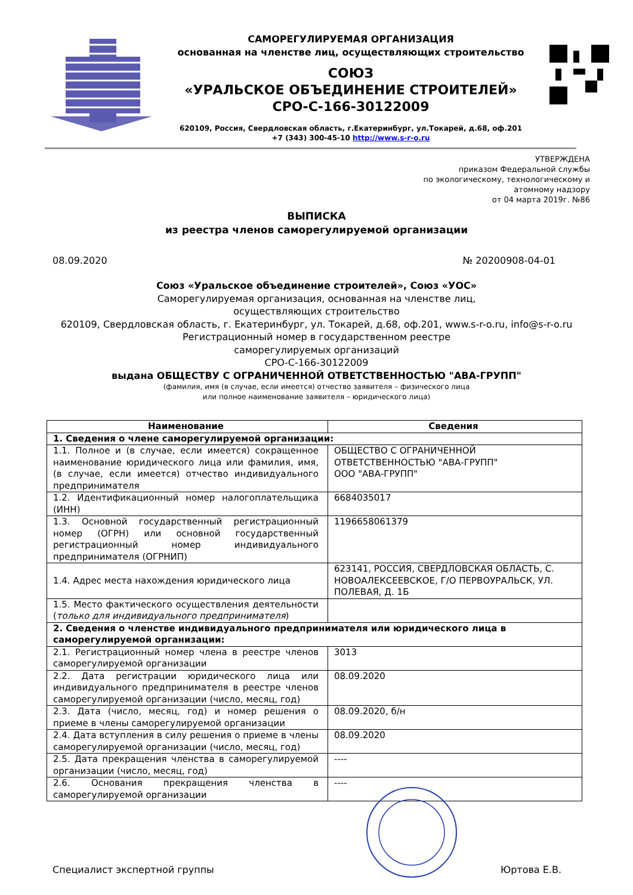САМОРЕГУЛИРУЕМАЯ ОРГАНИЗАЦИЯ
основанная на членстве лиц, осуществляющих строительство
СОЮЗ
«УРАЛЬСКОЕ ОБЪЕДИНЕНИЕ СТРОИТЕЛЕЙ»
СРО-С-166-30122009
620109, Россия, Свердловская область, г.Екатеринбург, ул.Токарей, д.68, оф.201
+7 (343) 300-45-10 http://www.s-r-o.ru
УТВЕРЖДЕНА
приказом Федеральной службы
по экологическому, технологическому и
атомному надзору
от 04 марта 2019г. №86
ВЫПИСКА
из реестра членов саморегулируемой организации
08.09.2020 № 20200908-04-01
Союз «Уральское объединение строителей», Союз «УОС»
Саморегулируемая организация, основанная на членстве лиц,
осуществляющих строительство
620109, Свердловская область, г. Екатеринбург, ул. Токарей, д.68, оф.201, www.s-r-o.ru, info@s-r-o.ru
Регистрационный номер в государственном реестре
саморегулируемых организаций
СРО-С-166-30122009
выдана ОБЩЕСТВУ С ОГРАНИЧЕННОЙ ОТВЕТСТВЕННОСТЬЮ "АВА-ГРУПП"
(фамилия, имя (в случае, если имеется) отчество заявителя – физического лица
или полное наименование заявителя – юридического лица)
| Наименование | Сведения |
| --- | --- |
| 1. Сведения о члене саморегулируемой организации: | |
| 1.1. Полное и (в случае, если имеется) сокращенное наименование юридического лица или фамилия, имя, (в случае, если имеется) отчество индивидуального предпринимателя | ОБЩЕСТВО С ОГРАНИЧЕННОЙ ОТВЕТСТВЕННОСТЬЮ "АВА-ГРУПП" ООО "АВА-ГРУПП" |
| 1.2. Идентификационный номер налогоплательщика (ИНН) | 6684035017 |
| 1.3. Основной государственный регистрационный номер (ОГРН) или основной государственный регистрационный номер индивидуального предпринимателя (ОГРНИП) | 1196658061379 |
| 1.4. Адрес места нахождения юридического лица | 623141, РОССИЯ, СВЕРДЛОВСКАЯ ОБЛАСТЬ, С. НОВОАЛЕКСЕЕВСКОЕ, Г/О ПЕРВОУРАЛЬСК, УЛ. ПОЛЕВАЯ, Д. 1Б |
| 1.5. Место фактического осуществления деятельности ( только для индивидуального предпринимателя ) | |
| 2. Сведения о членстве индивидуального предпринимателя или юридического лица в саморегулируемой организации: | |
| 2.1. Регистрационный номер члена в реестре членов саморегулируемой организации | 3013 |
| 2.2. Дата регистрации юридического лица или индивидуального предпринимателя в реестре членов саморегулируемой организации (число, месяц, год) | 08.09.2020 |
| 2.3. Дата (число, месяц, год) и номер решения о приеме в члены саморегулируемой организации | 08.09.2020, б/н |
| 2.4. Дата вступления в силу решения о приеме в члены саморегулируемой организации (число, месяц, год) | 08.09.2020 |
| 2.5. Дата прекращения членства в саморегулируемой организации (число, месяц, год) | ---- |
| 2.6. Основания прекращения членства в саморегулируемой организации | ---- |
Специалист экспертной группы Юртова Е.В.